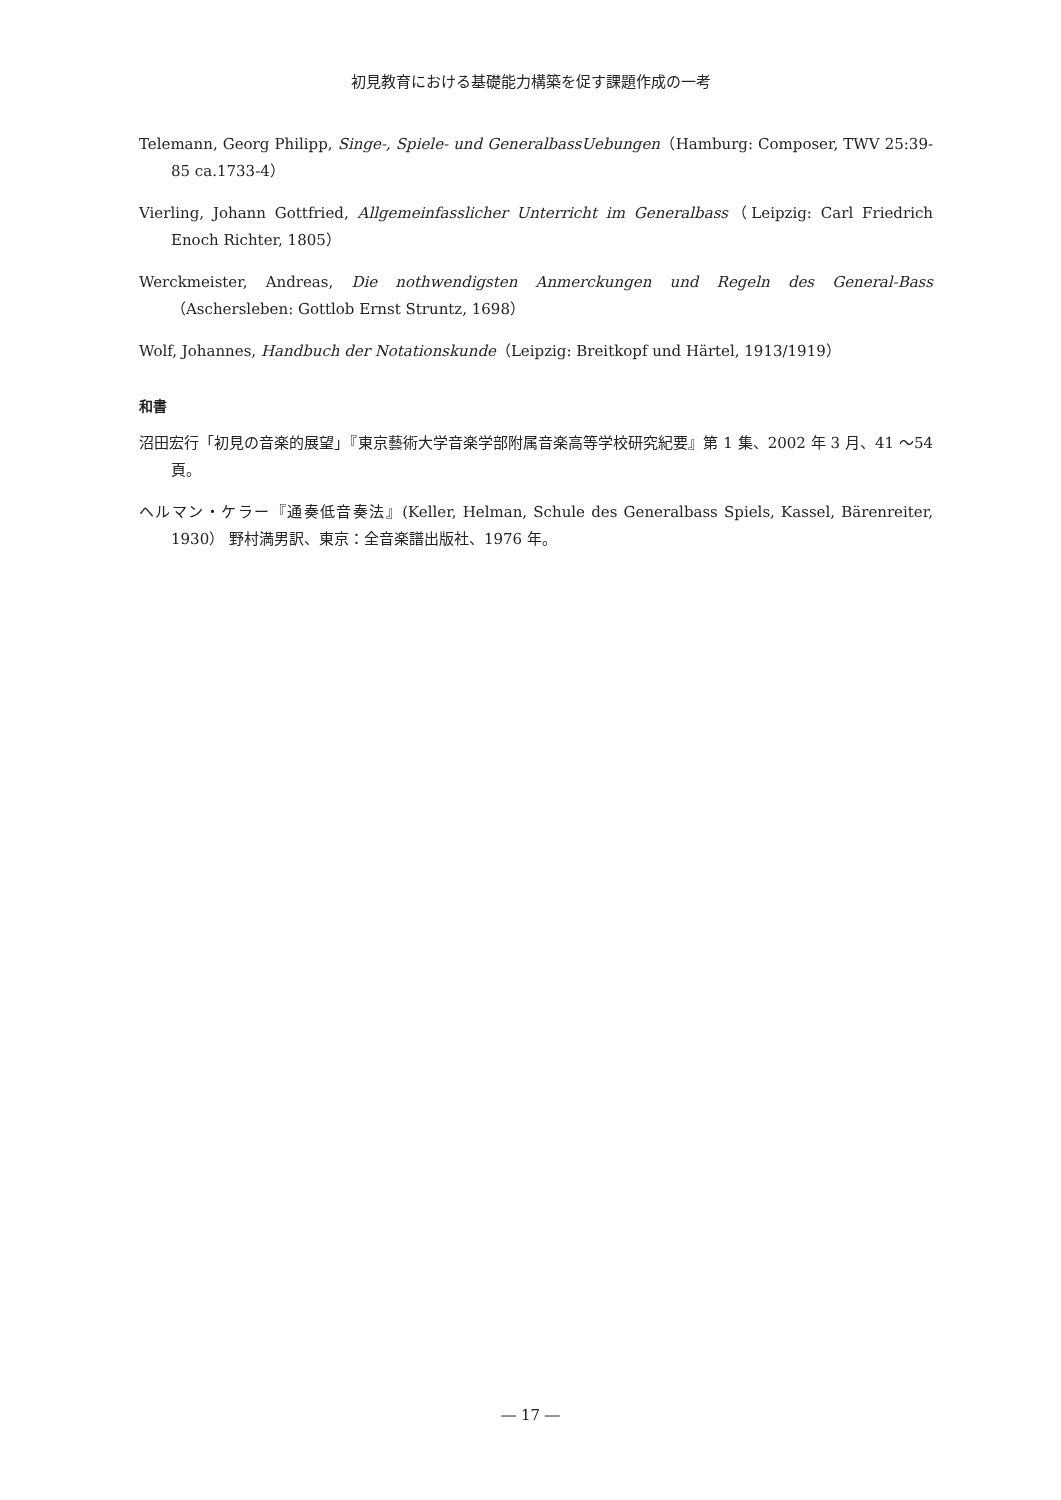初見教育における基礎能力構築を促す課題作成の一考
Telemann, Georg Philipp, Singe-, Spiele- und GeneralbassUebungen（Hamburg: Composer, TWV 25:39-85 ca.1733-4）
Vierling, Johann Gottfried, Allgemeinfasslicher Unterricht im Generalbass（Leipzig: Carl Friedrich Enoch Richter, 1805）
Werckmeister, Andreas, Die nothwendigsten Anmerckungen und Regeln des General-Bass（Aschersleben: Gottlob Ernst Struntz, 1698）
Wolf, Johannes, Handbuch der Notationskunde（Leipzig: Breitkopf und Härtel, 1913/1919）
和書
沼田宏行「初見の音楽的展望」『東京藝術大学音楽学部附属音楽高等学校研究紀要』第 1 集、2002 年 3 月、41 ～54 頁。
ヘルマン・ケラー『通奏低音奏法』(Keller, Helman, Schule des Generalbass Spiels, Kassel, Bärenreiter, 1930） 野村満男訳、東京：全音楽譜出版社、1976 年。
― 17 ―